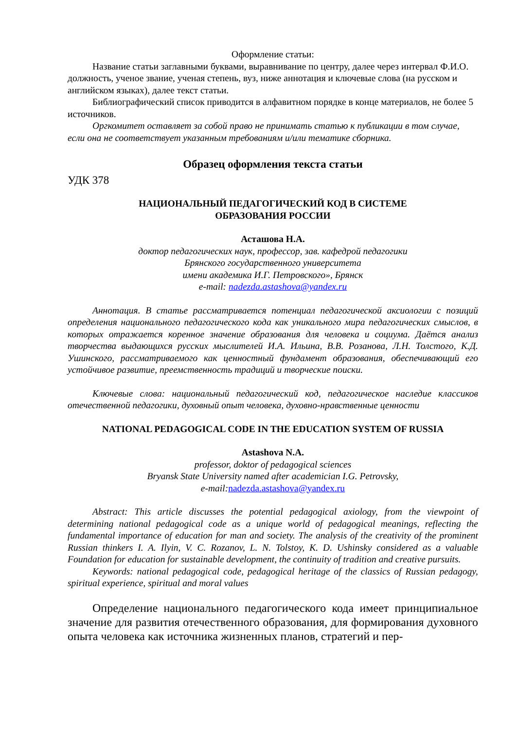Оформление статьи:
Название статьи заглавными буквами, выравнивание по центру, далее через интервал Ф.И.О. должность, ученое звание, ученая степень, вуз, ниже аннотация и ключевые слова (на русском и английском языках), далее текст статьи.
Библиографический список приводится в алфавитном порядке в конце материалов, не более 5 источников.
Оргкомитет оставляет за собой право не принимать статью к публикации в том случае, если она не соответствует указанным требованиям и/или тематике сборника.
Образец оформления текста статьи
УДК 378
НАЦИОНАЛЬНЫЙ ПЕДАГОГИЧЕСКИЙ КОД В СИСТЕМЕ
ОБРАЗОВАНИЯ РОССИИ
Асташова Н.А.
доктор педагогических наук, профессор, зав. кафедрой педагогики
Брянского государственного университета
имени академика И.Г. Петровского», Брянск
e-mail: nadezda.astashova@yandex.ru
Аннотация. В статье рассматривается потенциал педагогической аксиологии с позиций определения национального педагогического кода как уникального мира педагогических смыслов, в которых отражается коренное значение образования для человека и социума. Даётся анализ творчества выдающихся русских мыслителей И.А. Ильина, В.В. Розанова, Л.Н. Толстого, К.Д. Ушинского, рассматриваемого как ценностный фундамент образования, обеспечивающий его устойчивое развитие, преемственность традиций и творческие поиски.
Ключевые слова: национальный педагогический код, педагогическое наследие классиков отечественной педагогики, духовный опыт человека, духовно-нравственные ценности
NATIONAL PEDAGOGICAL CODE IN THE EDUCATION SYSTEM OF RUSSIA
Astashova N.A.
professor, doktor of pedagogical sciences
Bryansk State University named after academician I.G. Petrovsky,
e-mail: nadezda.astashova@yandex.ru
Abstract: This article discusses the potential pedagogical axiology, from the viewpoint of determining national pedagogical code as a unique world of pedagogical meanings, reflecting the fundamental importance of education for man and society. The analysis of the creativity of the prominent Russian thinkers I. A. Ilyin, V. C. Rozanov, L. N. Tolstoy, K. D. Ushinsky considered as a valuable Foundation for education for sustainable development, the continuity of tradition and creative pursuits.
Keywords: national pedagogical code, pedagogical heritage of the classics of Russian pedagogy, spiritual experience, spiritual and moral values
Определение национального педагогического кода имеет принципиальное значение для развития отечественного образования, для формирования духовного опыта человека как источника жизненных планов, стратегий и пер-